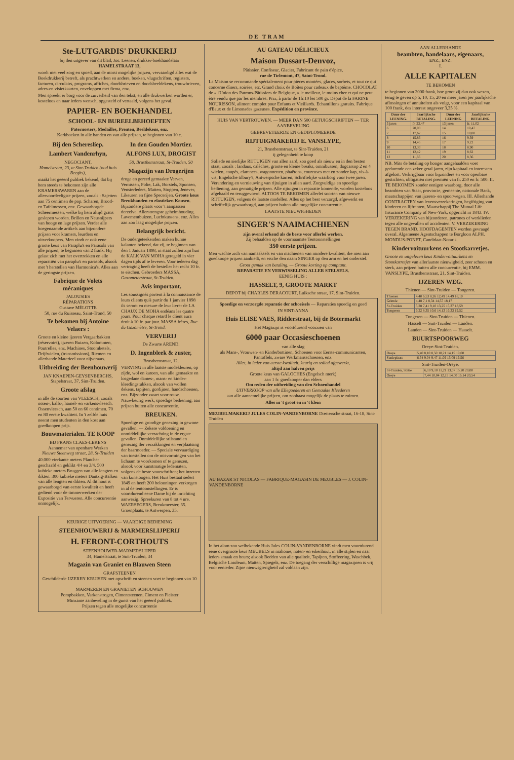DE TRAM
Ste-LUTGARDIS' DRUKKERIJ
bij den uitgever van dit blad, Jos. Leenen, drukker-boekhandelaar
HAMELSTRAAT 13,
wordt met veel zorg en spoed, aan de minst mogelijke prijzen, vervaardigd alles wat de Boekdrukkerij betreft, als prachtwerken en andere, boeken, vlugschriften, registers, facturen, circulairs, programs, affiches, doodsbrieven en doodsbeeldekens, trouwbrieven, adres-en visietkaarten, enveloppen met firma, enz.
Men spreekt er borg voor de zuiverheid van den tekst, en alle drukwerken worden er, kosteloos en naar ieders wensch, opgesteld of vertaald, volgens het geval.
PAPIER- EN BOEKHANDEL
SCHOOL- EN BUREELBEHOEFTEN
Paternosters, Medailles, Prenten, Beeldekens, enz.
Kerkboeken in alle banden en van alle prijzen, te beginnen van 10 c.
Bij den Schereslíep.
Lambert Vandenrhyn,
NEGOCIANT,
Hamelstraat, 23, te Sint-Truiden (oud huis Beeghs),
maakt het geëerd publiek bekend, dat bij hem steeds te bekomen zijn alle KRAMERSWAREN aan de allervoordeeligste prijzen, zooals : Sajetten aan 75 centimen de pop. Scharen, Brood- en Tafelmessen, enz. Gewaarborgde Scheermessen, welke bij hem altijd gratis geslepen worden. Brillen en Neusnijpers van hooge en lage prijzen. Verder alle hoegenaamde artikels aan bijzondere prijzen voor kramers, leurders en uitverkoopers. Men vindt er ook eene groote keus van Paraplu's en Parasols van alle prijzen, te beginnen van 2 frank. Hij gelast zich met het overtrekken en alle reparatiën van paraplu's en parasols, alsook met 't herstellen van Harmonica's. Alles aan de geringste prijzen.
Fabrique de Volets mécaniques
JALOUSIES
RÉPARATIONS
Gustave MÉLOTTE
50, rue du Ruisseau, Saint-Trond, 50
Te bekomen bij Antoine Velaers :
Groote en kleine ijzeren Vergaarbakken (réservoirs), ijzeren Buizen, Kolommen, Poutrelles, enz. Machines, Stoomketels, Drijfwielen, (transmissions), Riemen en allerhande Materieel voor nijveraars.
Uitbreiding der Beenhouwerij
JAN KNAEPEN-GEYSENBERGHS,
Stapelstraat, 37, Sint-Truiden.
Groote afslag
in alle de soorten van VLEESCH, zooals ossen-, kalfs-, hamel- en varkensvleesch. Ossenvleesch, aan 50 en 60 centimen. 70 en 80 eerste kwaliteit. In 't zelfde huis neemt men studenten in den kost aan goedkoopen prijs.
Bouwmaterialen. TE KOOP
BIJ FRANS CLAES-LEKENS
Aannemer van openbare Werken
Nieuwe Steenweg straat, 28, St-Truiden
40.000 vierkante meters Plancher geschaafd en geklikt 4/4 en 3/4. 500 kubieke meters Bruggen van alle lengten en dikten. 300 kubieke meters Dantzig-Balken van alle lengten en dikten. Al dit hout is gewaarborgd van eerste kwaliteit en heeft gediend voor de timmerwerken der Expositie van Tervueren. Alle concurrentie onmogelijk.
In den Gouden Mortier.
ALFONS LUX, DROGIST
50, Brusthemstraat, St-Truiden, 50
Magazijn van Drogerijen
droge en gereed gemaakte Verven, Vernissen, Polie, Lak, Borstels, Sponsen, Vensterleders, Matten, Stoppen, Jenever, Likeuren en fijne Speceríjen. Groote keus Breukbanden en elastieken Kousen. Bijzondere plaats voor 't aanpassen derzelve. Allerstrengste geheimhouding. Lavementbuizen, Luchtkussens, enz. Alles aan zoo laag mogelijke prijzen.
Belangrijk bericht.
De ondergeteekenden maken hunne kalanten bekend, dat zij, te beginnen van den 1 Januari 1898, in staat zullen zijn hun de KALK VAN MOHA geregeld in vier dagen tijds af te leveren. Voor iederen dag vertraging heeft de besteller het recht 10 fr. te eischen. Gebroeders MASSA, Gazometerstraat, St-Truiden.
Avis important.
Les soussignés portent à la connaissance de leurs clients qu'à partir du 1 janvier 1898 ils seront en mesure de leur livrer de LA CHAUX DE MOHA endéans les quatre jours. Pour chaque retard le client aura droit à 10 fr. par jour. MASSA frères, Rue du Gazomètre, St-Trond.
VERVERIJ
De Zwarte AREND.
D. Ingenbleek & zuster,
Brusthemstraat, 12.
VERVING in alle laatste modekleuren, op zijde, wol en katoen, van alle gemaakte en losgedane dames-, mans- en kinder-kleedingstukken, alsook van wollen dekens, tapijten, gordijnen, handschoenen, enz. Bijzonder zwart voor rouw. Nauwkeurig werk, spoedige bediening, aan prijzen buiten alle concurrentie.
BREUKEN.
Spoedige en grondige genezing in gewone gevallen. — Zekere voldoening en onmiddellijke verzachting in de ergste gevallen. Onmiddellijke stilstand en genezing der verzakkingen en verplaatsing der baarmoeder. — Speciale vervaardiging van toestellen om de misvormingen van het lichaam te voorkomen of te genezen, alsook voor kunstmatige ledematen, volgens de beste voorschriften; het inzetten van kunstoogen. Het Huis bestaat sedert 1849 en heeft 200 belooningen verkregen in al de tentoonstellingen. Er is voortdurend eene Dame bij de inrichting aanwezig. Spreekuren van 8 tot 4 ure. WAERSEGERS, Breukmeester, 35. Groenplaats, te Antwerpen, 35.
KEURIGE UITVOERING — VAARDIGE BEDIENING
STEENHOUWERIJ & MARMERSLIJPERIJ
H. FERONT-CORTHOUTS
STEENHOUWER-MARMERSLIJPER
34, Hamelstraat, te Sint-Truiden, 34
Magazin van Graniet en Blauwen Steen
GRAFSTEENEN
Geschilderde IJZEREN KRUISEN met opschrift en steenen voet te beginnen van 10 fr.
MARMEREN EN GRANIETEN SCHOUWEN
Pompbakken, Varkenstrogen, Cimentsteenen, Ciment en Pleister
Minzame aanbeveling in de gunst van het geëerd publiek.
Prijzen tegen alle mogelijke concurrentie
AU GATEAU DÉLICIEUX
Maison Dussart-Denvoz,
Pâtissier, Confiseur, Glacier, Fabricant de pain d'épice,
rue de Tirlemont, 47, Saint-Trond.
La Maison se recommande spécialement pour pièces montées, glaces, sorbets, et tout ce qui concerne dîners, soirées, etc. Grand choix de Boîtes pour cadeaux de baptême. CHOCOLAT de « l'Union des Patrons-Pâtissiers de Belgique, » le meilleur, le moins cher et qui ne peut être vendu que par les membres. Prix, à partir de 1fr.10 les 500 gr. Dépot de la FARINE NOURISSON, aliment complet pour Enfants et Vieillards. Echantillons gratuits. Fabrique d'Eaux et de Limonades gazeuses. Expédition en province.
HUIS VAN VERTROUWEN. — MEER DAN 500 GETUIGSCHRIFTEN — TER AANBEVELING
GEBREVETEERDE EN GEDIPLOMEERDE
RIJTUIGMAKERIJ E. VANSLYPE,
21, Brusthemstraat, te Sint-Truiden, 21
ij gelegenheid te koop
Soliede en sierlijke RIJTUIGEN van allen aard, zoo goed als nieuw en in den besten staat, zooals : landaus, calèches, groote en kleine breaks, omnibussen, dogcarsop 2 en 4 wielen, coupés, clarences, wagonnetten, phaëtons, coureuses met en zonder kap, vis-à-vis, Engelsche tilbury's, Antwerpsche karren, Schriftelijke waarborg voor twee jaren. Verandering en vernieuwing van rijtuigen in allen aard. Zorgvuldige en spoedige bediening, aan gematigde prijzen. Alle rijtuigen in reparatie komende, worden kosteloos afgehaald en teruggevoerd. ALTOOS TE BEKOMEN allerlei soorten van nieuwe RIJTUIGEN, volgens de laatste modellen. Alles op het best verzorgd, afgewerkt en schriftelijk gewaarborgd, aan prijzen buiten alle mogelijke concurrentie.
LAATSTE NIEUWIGHEDEN
SINGER'S NAAIMACHIENEN
zijn overal erkend als de beste voor allerlei werken.
Zij behaalden op de voornaamste Tentoonstellingen
350 eerste prijzen.
Men wachte zich van namaaksels en van machienen van mindere kwaliteit, die men aan goedkoope prijzen aanbiedt, en eische den naam SINGER op den arm en het onderstel.
Groot gemak van betaling. — Groote korting op comptant.
REPARATIE EN VERWISSELING ALLER STELSELS.
EENIG HUIS :
HASSELT, 9, GROOTE MARKT
DEPOT bij CHARLES DERACOURT, Luiksche straat, 17, Sint-Truiden.
Spoedige en verzorgde reparatie der schoeisels — Reparaties spoedig en goed
IN SINT-ANNA
Huis ELISE VAES, Ridderstraat, bij de Botermarkt
Het Magazijn is voortdurend voorzien van
6000 paar Occasieschoenen
van alle slag
als Mans-, Vrouwen- en Kinderbottinen, Schoenen voor Eerste-communicanten, Pantoffels, zware Werkmansschoenen, enz.
Alles, in leder van eerste kwaliteit, keurig en solied afgewerkt,
altijd aan halven prijs
Groote keus van GALOCHES (Engelsch merk)
aan 1 fr. goedkooper dan elders
Om reden der uitbreiding van den Schoenhandel
UITVERKOOP van alle Ellegoederen en Gemaakte Kleederen
aan alle aannemelijke prijzen, om zoohaast mogelijk de plaats te ruimen.
Alles in 't groot en in 't klein
MEUBELMAKERIJ JULES COLIN-VANDENBORNE Diestersche straat, 16-18, Sint-Truiden
AU BAZAR ST NICOLAS — FABRIQUE-MAGASIN DE MEUBLES — J. COLIN-VANDENBORNE
In het alom zoo welbekende Huis Jules COLIN-VANDENBORNE vindt men voortdurend eene overgroote keus MEUBELS in mahonie, noten- en eikenhout, in alle stijlen en naar ieders smaak en beurs; alsook Bedden van alle qualiteit, Tapijten, Stoffeering, Waschbek, Belgische Linoleum, Matten, Spiegels, enz. De toegang der verschillige magazijnen is vrij voor eenieder. Zijne nieuwsgierigheid zal voldaan zijn.
AAN ALLERHANDE
beambten, handelaars, eigenaars,
ENZ., ENZ.
I.
ALLE KAPITALEN
TE BEKOMEN
te beginnen van 2000 frank, hoe groot zij dan ook wezen, terug te geven op 5, 10, 15, 20 en meer jaren per jaarlijksche aflossingen of annuiteiten als volgt, voor een kapitaal van 100 frank, des interest ongeveer 3,35 %.
| Duur der LEENING. | Jaarlijksche BETALING. | Duur der LEENING | Jaarlijksche BETALING. |
| --- | --- | --- | --- |
| 5 jaren | fr. 23,47 | 13 jaren | fr. 11,02 |
| 6 | 20,08 | 14 | 10,47 |
| 7 | 17,67 | 15 | 10,00 |
| 8 | 15,86 | 16 | 9,59 |
| 9 | 14,45 | 17 | 9,22 |
| 10 | 13,33 | 18 | 8,90 |
| 11 | 12,42 | 19 | 8,62 |
| 12 | 11,66 | 20 | 8,36 |
NB. Mits de betaling op hooger aangehaalden voet gedurende een zeker getal jaren, zijn kapitaal en interesten afgelost. Verkrijgbaar voor bijzondere en voor openbare gestichten, obligatiën met premiën van fr. 250 en fr. 500. II. TE BEKOMEN zonder eenigen waarborg, door alle beambten van Staat, provincie, gemeente, nationale Bank, maatschappijen van ijzeren- en spoorwegen. III. Allerhande CONTRACTEN van levensverzekeringen, begiftiging van kinderen en lijfrenten, Maatschappij The Mutual Life Insurance Company of New-York, opgericht in 1843. IV. VERZEKERING van bijzonderen, patrones of werklieden tegen alle ongevallen of accidenten. V. VERZEKERING TEGEN BRAND. HOOFDAGENTEN worden gevraagd overal. Algemeene Agentschappen te Borgloon ALPH. MONDUS-PONET, Candidaat-Notaris.
Kindervoituurkens en Stootkarretjes.
Groote en uitgelezen keus Kindervoituurkens en Stootkarretjes van allerlaatste nieuwigheid, zeer schoon en sterk, aan prijzen buiten alle concurrentie, bij EMM. VANSLYPE, Brusthemstraat, 21, Sint-Truiden.
IJZEREN WEG.
Thienen — Sint-Truiden — Tongeren.
| Thienen | 4,40 6,53 8,26 12,49 14,49 18,10 |
| Grimde | 4,48 7,1 8,34 14,57 18,17 |
| St-Truiden | 5,28 7,41 9,10 13,25 15,37 18,59 |
| Tongeren | 6,22 8,35 10,6 14,13 16,33 19,52 |
Tongeren — Sint-Truiden — Thienen.
Hasselt — Sint-Truiden — Landen.
Landen — Sint-Truiden — Hasselt.
BUURTSPOORWEG
Oreye-Sint-Truiden.
| Oreye | 5,40 8,10 8,50 10,21 14,15 19,00 |
| Statieplaats | 6,34 9,04 9,47 11,09 15,09 19,56 |
Sint-Truiden-Oreye.
| St-Truiden, Statie | 6,10 9,10 11,21 13,07 15,20 20,00 |
| Oreye | 7,44 10,04 12,15 14,00 16,14 20,54 |